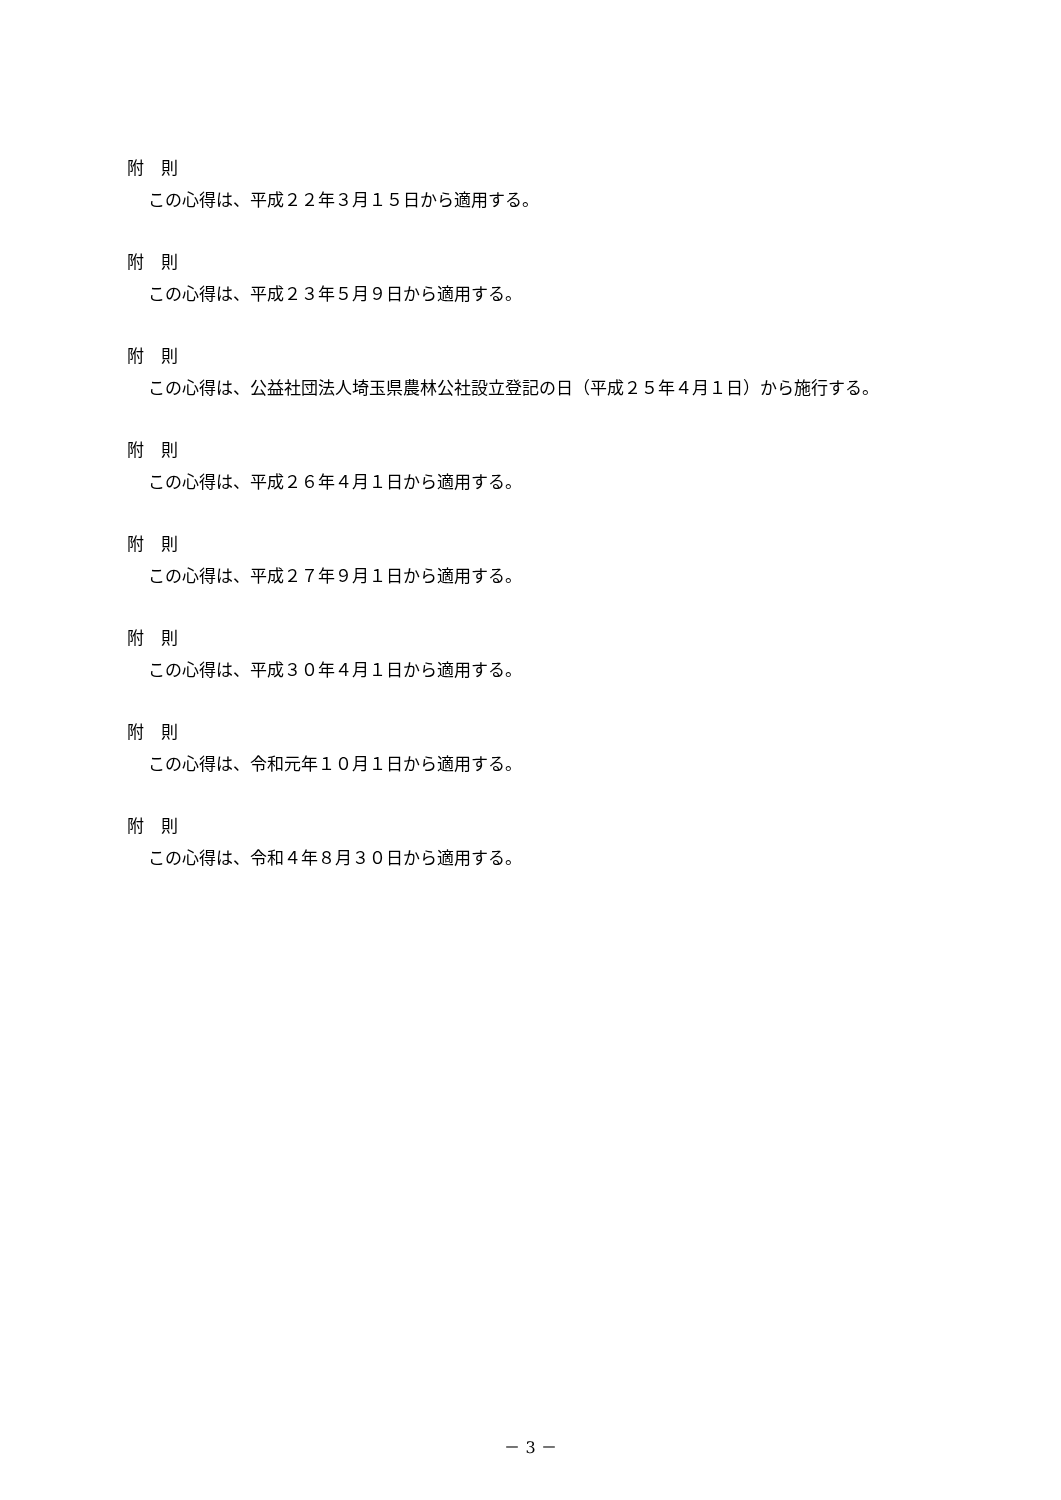附　則
この心得は、平成２２年３月１５日から適用する。
附　則
この心得は、平成２３年５月９日から適用する。
附　則
この心得は、公益社団法人埼玉県農林公社設立登記の日（平成２５年４月１日）から施行する。
附　則
この心得は、平成２６年４月１日から適用する。
附　則
この心得は、平成２７年９月１日から適用する。
附　則
この心得は、平成３０年４月１日から適用する。
附　則
この心得は、令和元年１０月１日から適用する。
附　則
この心得は、令和４年８月３０日から適用する。
－ 3 －